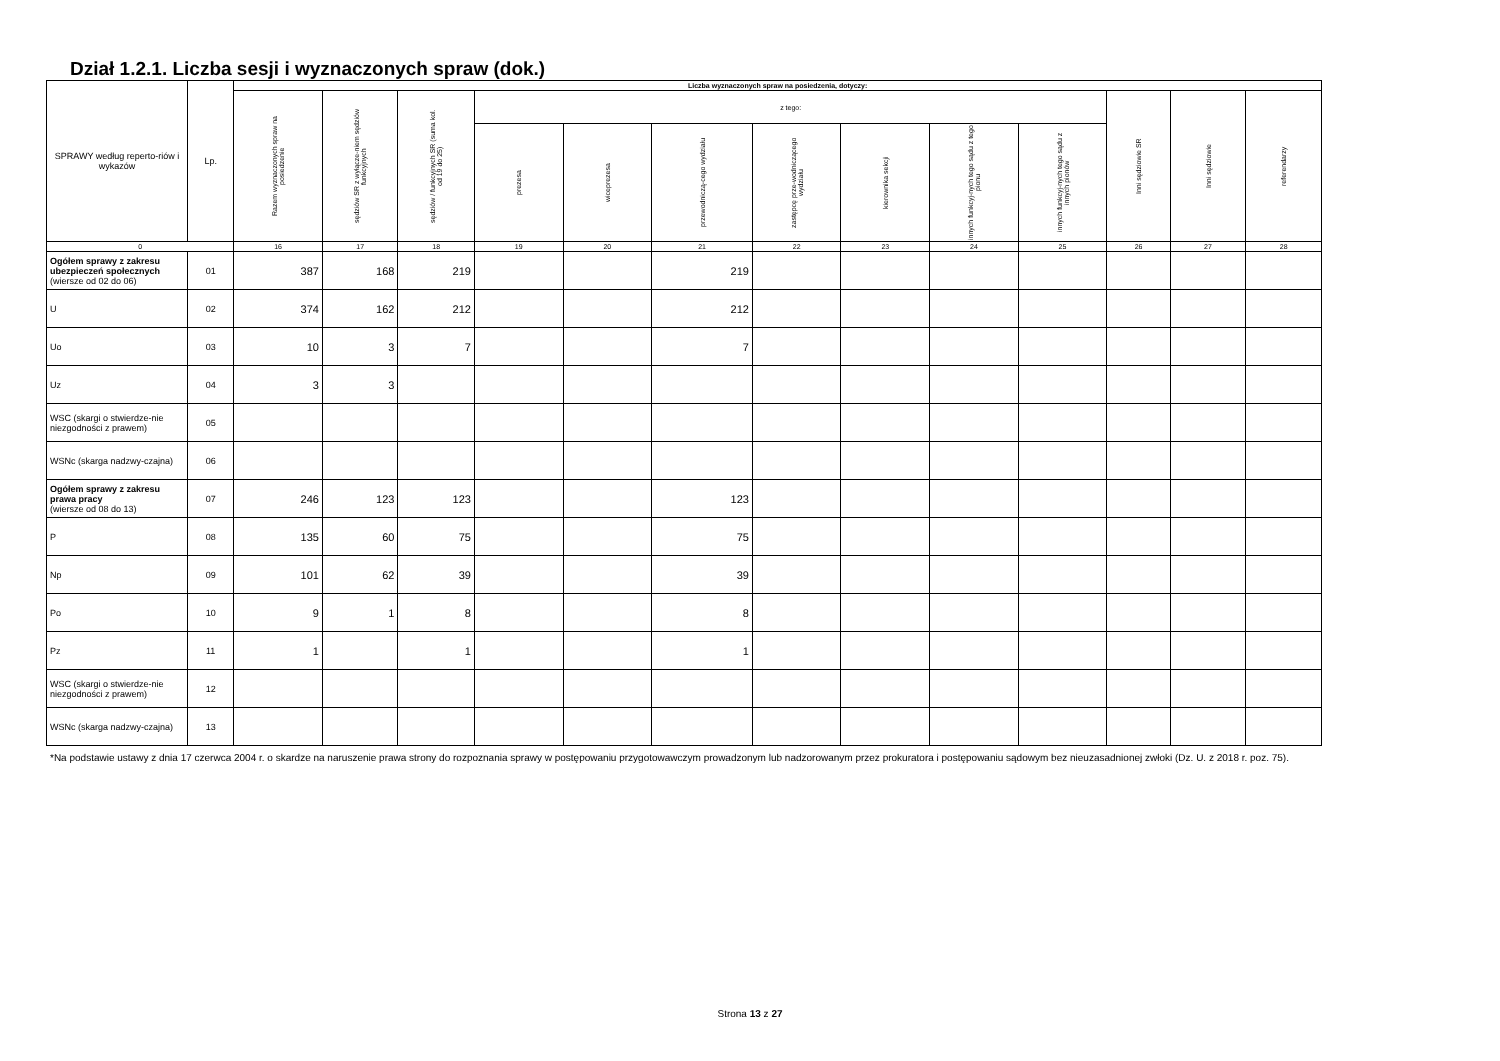Dział 1.2.1. Liczba sesji i wyznaczonych spraw (dok.)
| SPRAWY według reperto-riów i wykazów | Lp. | Liczba wyznaczonych spraw na posiedzenia, dotyczy: | | | | | | | | | | | | |
| --- | --- | --- | --- | --- | --- | --- | --- | --- | --- | --- | --- | --- | --- | --- |
| | | Razem wyznaczonych spraw na posiedzenie | sędziów SR z wyłącze-niem sędziów funkcyjnych | sędziów / funkcyjnych SR (suma kol. od 19 do 25) | z tego: | | | | | | | Inni sędziowie SR | Inni sędziowie | referendarzy |
| | | | | | prezesa | wiceprezesa | przewodniczą-cego wydziału | zastępcę prze-wodniczącego wydziału | kierownika sekcji | innych funkcyj-nych tego sądu z tego pionu | innych funkcyj-nych tego sądu z innych pionów | | | |
| 0 | | 16 | 17 | 18 | 19 | 20 | 21 | 22 | 23 | 24 | 25 | 26 | 27 | 28 |
| Ogółem sprawy z zakresu ubezpieczeń społecznych (wiersze od 02 do 06) | 01 | 387 | 168 | 219 | | | 219 | | | | | | | |
| U | 02 | 374 | 162 | 212 | | | 212 | | | | | | | |
| Uo | 03 | 10 | 3 | 7 | | | 7 | | | | | | | |
| Uz | 04 | 3 | 3 | | | | | | | | | | | |
| WSC (skargi o stwierdze-nie niezgodności z prawem) | 05 | | | | | | | | | | | | | |
| WSNc (skarga nadzwy-czajna) | 06 | | | | | | | | | | | | | |
| Ogółem sprawy z zakresu prawa pracy (wiersze od 08 do 13) | 07 | 246 | 123 | 123 | | | 123 | | | | | | | |
| P | 08 | 135 | 60 | 75 | | | 75 | | | | | | | |
| Np | 09 | 101 | 62 | 39 | | | 39 | | | | | | | |
| Po | 10 | 9 | 1 | 8 | | | 8 | | | | | | | |
| Pz | 11 | 1 | | 1 | | | 1 | | | | | | | |
| WSC (skargi o stwierdze-nie niezgodności z prawem) | 12 | | | | | | | | | | | | | |
| WSNc (skarga nadzwy-czajna) | 13 | | | | | | | | | | | | | |
*Na podstawie ustawy z dnia 17 czerwca 2004 r. o skardze na naruszenie prawa strony do rozpoznania sprawy w postępowaniu przygotowawczym prowadzonym lub nadzorowanym przez prokuratora i postępowaniu sądowym bez nieuzasadnionej zwłoki (Dz. U. z 2018 r. poz. 75).
Strona 13 z 27